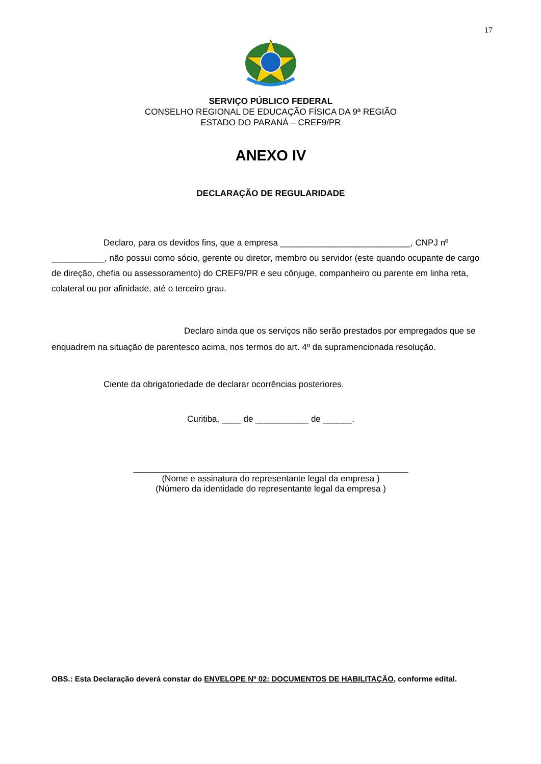17
SERVIÇO PÚBLICO FEDERAL
CONSELHO REGIONAL DE EDUCAÇÃO FÍSICA DA 9ª REGIÃO
ESTADO DO PARANÁ – CREF9/PR
ANEXO IV
DECLARAÇÃO DE REGULARIDADE
Declaro, para os devidos fins, que a empresa ___________________________, CNPJ nº ___________, não possui como sócio, gerente ou diretor, membro ou servidor (este quando ocupante de cargo de direção, chefia ou assessoramento) do CREF9/PR e seu cônjuge, companheiro ou parente em linha reta, colateral ou por afinidade, até o terceiro grau.
Declaro ainda que os serviços não serão prestados por empregados que se enquadrem na situação de parentesco acima, nos termos do art. 4º da supramencionada resolução.
Ciente da obrigatoriedade de declarar ocorrências posteriores.
Curitiba, ____ de ___________ de ______.
_________________________________________________________
(Nome e assinatura do representante legal da empresa )
(Número da identidade do representante legal da empresa )
OBS.: Esta Declaração deverá constar do ENVELOPE Nº 02: DOCUMENTOS DE HABILITAÇÃO, conforme edital.